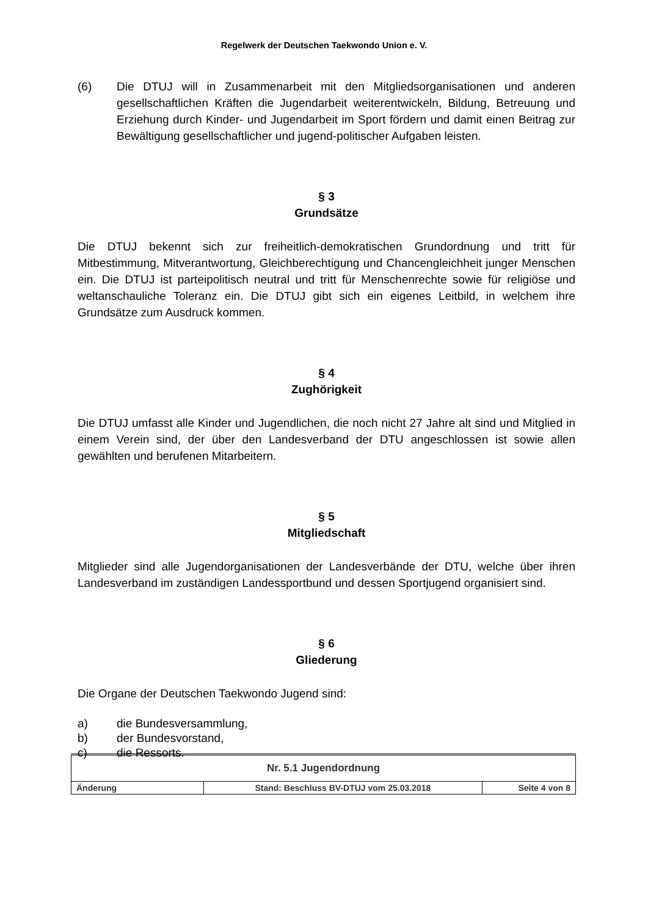Regelwerk der Deutschen Taekwondo Union e. V.
(6) Die DTUJ will in Zusammenarbeit mit den Mitgliedsorganisationen und anderen gesellschaftlichen Kräften die Jugendarbeit weiterentwickeln, Bildung, Betreuung und Erziehung durch Kinder- und Jugendarbeit im Sport fördern und damit einen Beitrag zur Bewältigung gesellschaftlicher und jugend-politischer Aufgaben leisten.
§ 3
Grundsätze
Die DTUJ bekennt sich zur freiheitlich-demokratischen Grundordnung und tritt für Mitbestimmung, Mitverantwortung, Gleichberechtigung und Chancengleichheit junger Menschen ein. Die DTUJ ist parteipolitisch neutral und tritt für Menschenrechte sowie für religiöse und weltanschauliche Toleranz ein. Die DTUJ gibt sich ein eigenes Leitbild, in welchem ihre Grundsätze zum Ausdruck kommen.
§ 4
Zughörigkeit
Die DTUJ umfasst alle Kinder und Jugendlichen, die noch nicht 27 Jahre alt sind und Mitglied in einem Verein sind, der über den Landesverband der DTU angeschlossen ist sowie allen gewählten und berufenen Mitarbeitern.
§ 5
Mitgliedschaft
Mitglieder sind alle Jugendorganisationen der Landesverbände der DTU, welche über ihren Landesverband im zuständigen Landessportbund und dessen Sportjugend organisiert sind.
§ 6
Gliederung
Die Organe der Deutschen Taekwondo Jugend sind:
a) die Bundesversammlung,
b) der Bundesvorstand,
c) die Ressorts.
| Nr. 5.1 Jugendordnung | | |
| Änderung | Stand: Beschluss BV-DTUJ vom 25.03.2018 | Seite 4 von 8 |